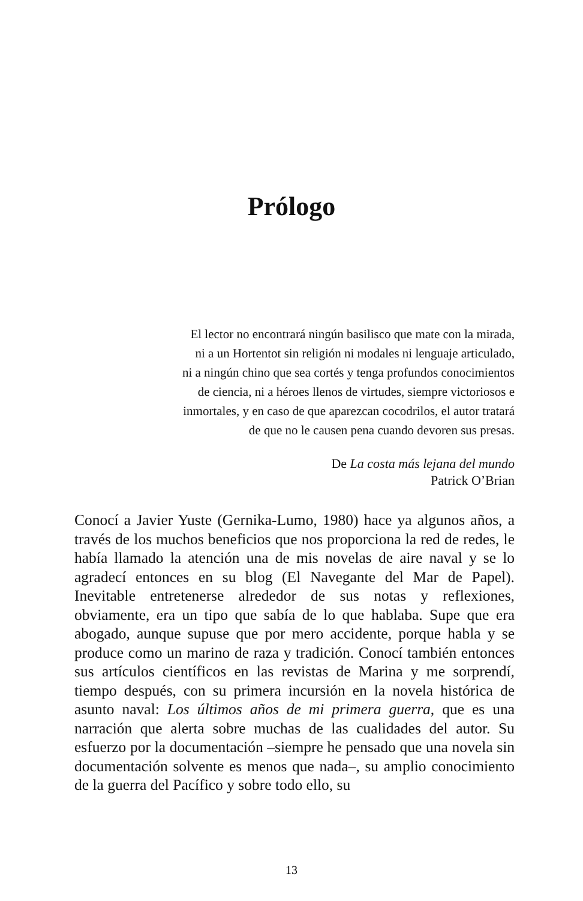Prólogo
El lector no encontrará ningún basilisco que mate con la mirada,
ni a un Hortentot sin religión ni modales ni lenguaje articulado,
ni a ningún chino que sea cortés y tenga profundos conocimientos
de ciencia, ni a héroes llenos de virtudes, siempre victoriosos e
inmortales, y en caso de que aparezcan cocodrilos, el autor tratará
de que no le causen pena cuando devoren sus presas.
De La costa más lejana del mundo
Patrick O’Brian
Conocí a Javier Yuste (Gernika-Lumo, 1980) hace ya algunos años, a través de los muchos beneficios que nos proporciona la red de redes, le había llamado la atención una de mis novelas de aire naval y se lo agradecí entonces en su blog (El Navegante del Mar de Papel). Inevitable entretenerse alrededor de sus notas y reflexiones, obviamente, era un tipo que sabía de lo que hablaba. Supe que era abogado, aunque supuse que por mero accidente, porque habla y se produce como un marino de raza y tradición. Conocí también entonces sus artículos científicos en las revistas de Marina y me sorprendí, tiempo después, con su primera incursión en la novela histórica de asunto naval: Los últimos años de mi primera guerra, que es una narración que alerta sobre muchas de las cualidades del autor. Su esfuerzo por la documentación –siempre he pensado que una novela sin documentación solvente es menos que nada–, su amplio conocimiento de la guerra del Pacífico y sobre todo ello, su
13